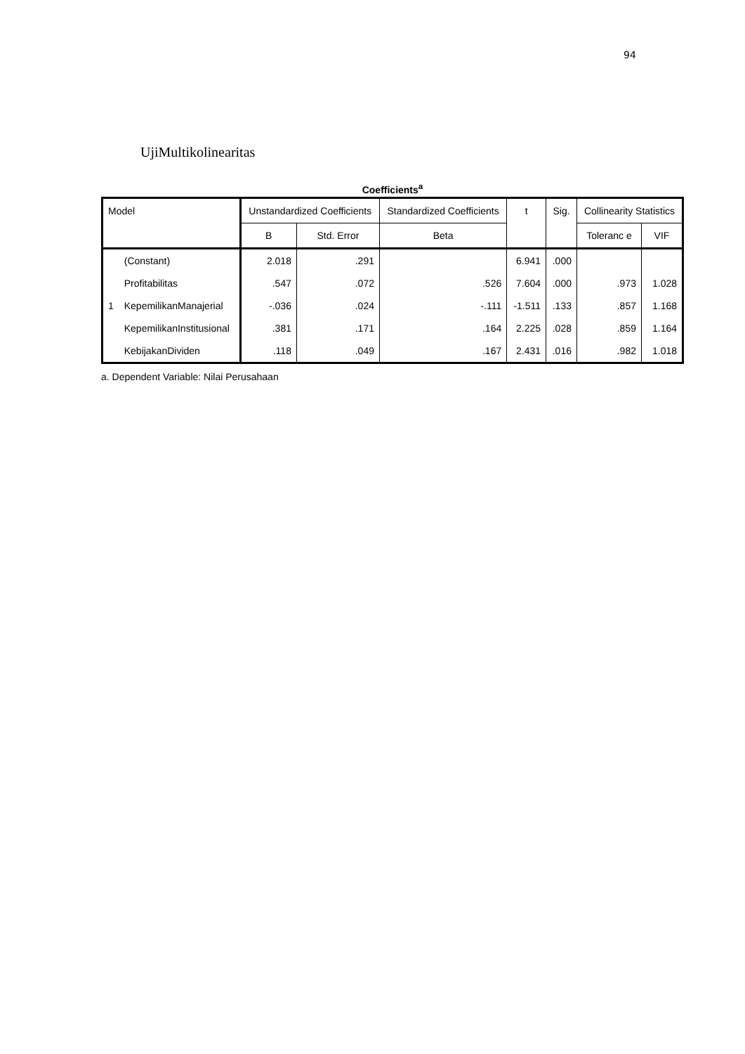94
UjiMultikolinearitas
Coefficients<sup>a</sup>
| Model | | Unstandardized Coefficients | | Standardized Coefficients | t | Sig. | Collinearity Statistics | |
| --- | --- | --- | --- | --- | --- | --- | --- | --- |
| | | B | Std. Error | Beta | | | Toleranc e | VIF |
| | (Constant) | 2.018 | .291 | | 6.941 | .000 | | |
| | Profitabilitas | .547 | .072 | .526 | 7.604 | .000 | .973 | 1.028 |
| 1 | KepemilikanManajerial | -.036 | .024 | -.111 | -1.511 | .133 | .857 | 1.168 |
| | KepemilikanInstitusional | .381 | .171 | .164 | 2.225 | .028 | .859 | 1.164 |
| | KebijakanDividen | .118 | .049 | .167 | 2.431 | .016 | .982 | 1.018 |
a. Dependent Variable: Nilai Perusahaan